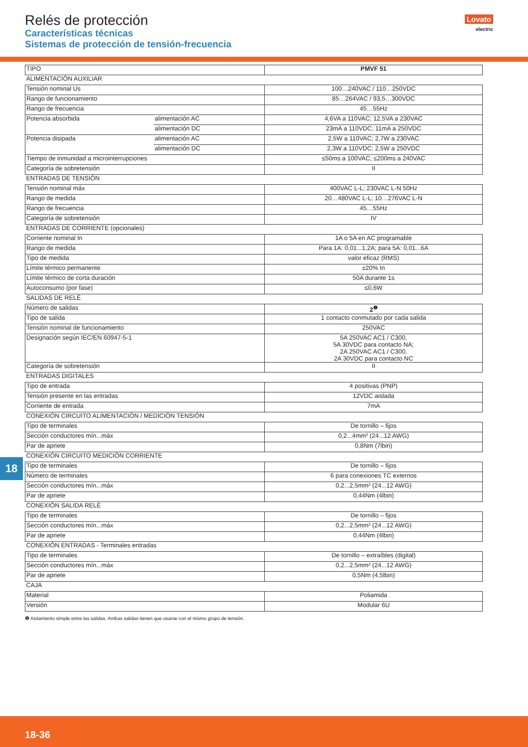Relés de protección
Características técnicas
Sistemas de protección de tensión-frecuencia
Lovato
electric
| TIPO | | PMVF 51 |
| ALIMENTACIÓN AUXILIAR | | |
| Tensión nominal Us | | 100…240VAC / 110…250VDC |
| Rango de funcionamiento | | 85…264VAC / 93,5…300VDC |
| Rango de frecuencia | | 45…55Hz |
| Potencia absorbida | alimentación AC | 4,6VA a 110VAC; 12,5VA a 230VAC |
| | alimentación DC | 23mA a 110VDC; 11mA a 250VDC |
| Potencia disipada | alimentación AC | 2,5W a 110VAC; 2,7W a 230VAC |
| | alimentación DC | 2,3W a 110VDC; 2,5W a 250VDC |
| Tiempo de inmunidad a microinterrupciones | | ≤50ms a 100VAC; ≤200ms a 240VAC |
| Categoría de sobretensión | | II |
| ENTRADAS DE TENSIÓN | | |
| Tensión nominal máx | | 400VAC L-L; 230VAC L-N 50Hz |
| Rango de medida | | 20…480VAC L-L; 10…276VAC L-N |
| Rango de frecuencia | | 45…55Hz |
| Categoría de sobretensión | | IV |
| ENTRADAS DE CORRIENTE (opcionales) | | |
| Corriente nominal In | | 1A o 5A en AC programable |
| Rango de medida | | Para 1A: 0,01...1,2A; para 5A: 0,01...6A |
| Tipo de medida | | valor eficaz (RMS) |
| Límite térmico permanente | | ±20% In |
| Límite térmico de corta duración | | 50A durante 1s |
| Autoconsumo (por fase) | | ≤0,6W |
| SALIDAS DE RELÉ | | |
| Número de salidas | | 2<sup>❶</sup> |
| Tipo de salida | | 1 contacto conmutado por cada salida |
| Tensión nominal de funcionamiento | | 250VAC |
| Designación según IEC/EN 60947-5-1 | | 5A 250VAC AC1 / C300, 5A 30VDC para contacto NA; 2A 250VAC AC1 / C300, 2A 30VDC para contacto NC |
| Categoría de sobretensión | | II |
| ENTRADAS DIGITALES | | |
| Tipo de entrada | | 4 positivas (PNP) |
| Tensión presente en las entradas | | 12VDC aislada |
| Corriente de entrada | | 7mA |
| CONEXIÓN CIRCUITO ALIMENTACIÓN / MEDICIÓN TENSIÓN | | |
| Tipo de terminales | | De tornillo – fijos |
| Sección conductores mín...máx | | 0,2...4mm² (24...12 AWG) |
| Par de apriete | | 0,8Nm (7lbin) |
| CONEXIÓN CIRCUITO MEDICIÓN CORRIENTE | | |
| Tipo de terminales | | De tornillo – fijos |
| Número de terminales | | 6 para conexiones TC externos |
| Sección conductores mín...máx | | 0,2...2,5mm² (24...12 AWG) |
| Par de apriete | | 0,44Nm (4lbin) |
| CONEXIÓN SALIDA RELÈ | | |
| Tipo de terminales | | De tornillo – fijos |
| Sección conductores mín...máx | | 0,2...2,5mm² (24...12 AWG) |
| Par de apriete | | 0,44Nm (4lbin) |
| CONEXIÓN ENTRADAS - Terminales entradas | | |
| Tipo de terminales | | De tornillo – extraíbles (digital) |
| Sección conductores mín...máx | | 0,2...2,5mm² (24...12 AWG) |
| Par de apriete | | 0,5Nm (4,5lbin) |
| CAJA | | |
| Material | | Poliamida |
| Versión | | Modular 6U |
❶ Aislamiento simple entre las salidas. Ambas salidas tienen que usarse con el mismo grupo de tensión.
18
18-36